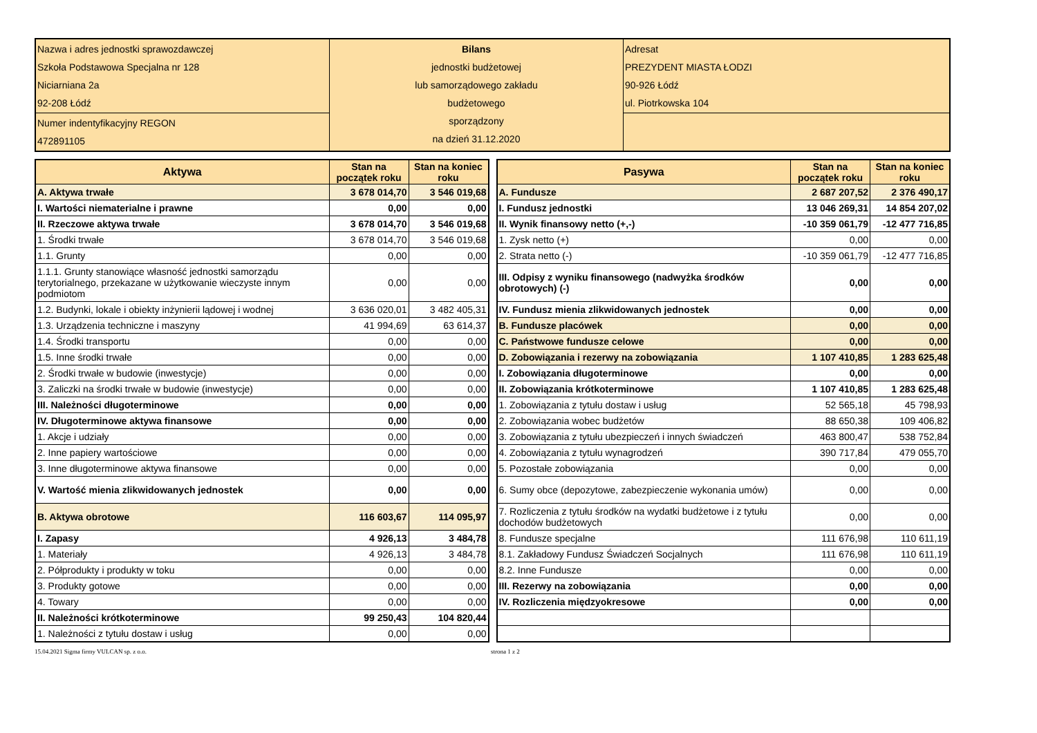| Nazwa i adres jednostki sprawozdawczej Szkoła Podstawowa Specjalna nr 128 Niciarniana 2a 92-208 Łódź | Bilans jednostki budżetowej lub samorządowego zakładu budżetowego sporządzony na dzień 31.12.2020 | Adresat PREZYDENT MIASTA ŁODZI 90-926 Łódź ul. Piotrkowska 104 |
| Numer indentyfikacyjny REGON 472891105 | | |
| Aktywa | Stan na początek roku | Stan na koniec roku |
| --- | --- | --- |
| A. Aktywa trwałe | 3 678 014,70 | 3 546 019,68 |
| I. Wartości niematerialne i prawne | 0,00 | 0,00 |
| II. Rzeczowe aktywa trwałe | 3 678 014,70 | 3 546 019,68 |
| 1. Środki trwałe | 3 678 014,70 | 3 546 019,68 |
| 1.1. Grunty | 0,00 | 0,00 |
| 1.1.1. Grunty stanowiące własność jednostki samorządu terytorialnego, przekazane w użytkowanie wieczyste innym podmiotom | 0,00 | 0,00 |
| 1.2. Budynki, lokale i obiekty inżynierii lądowej i wodnej | 3 636 020,01 | 3 482 405,31 |
| 1.3. Urządzenia techniczne i maszyny | 41 994,69 | 63 614,37 |
| 1.4. Środki transportu | 0,00 | 0,00 |
| 1.5. Inne środki trwałe | 0,00 | 0,00 |
| 2. Środki trwałe w budowie (inwestycje) | 0,00 | 0,00 |
| 3. Zaliczki na środki trwałe w budowie (inwestycje) | 0,00 | 0,00 |
| III. Należności długoterminowe | 0,00 | 0,00 |
| IV. Długoterminowe aktywa finansowe | 0,00 | 0,00 |
| 1. Akcje i udziały | 0,00 | 0,00 |
| 2. Inne papiery wartościowe | 0,00 | 0,00 |
| 3. Inne długoterminowe aktywa finansowe | 0,00 | 0,00 |
| V. Wartość mienia zlikwidowanych jednostek | 0,00 | 0,00 |
| B. Aktywa obrotowe | 116 603,67 | 114 095,97 |
| I. Zapasy | 4 926,13 | 3 484,78 |
| 1. Materiały | 4 926,13 | 3 484,78 |
| 2. Półprodukty i produkty w toku | 0,00 | 0,00 |
| 3. Produkty gotowe | 0,00 | 0,00 |
| 4. Towary | 0,00 | 0,00 |
| II. Należności krótkoterminowe | 99 250,43 | 104 820,44 |
| 1. Należności z tytułu dostaw i usług | 0,00 | 0,00 |
| Pasywa | Stan na początek roku | Stan na koniec roku |
| --- | --- | --- |
| A. Fundusze | 2 687 207,52 | 2 376 490,17 |
| I. Fundusz jednostki | 13 046 269,31 | 14 854 207,02 |
| II. Wynik finansowy netto (+,-) | -10 359 061,79 | -12 477 716,85 |
| 1. Zysk netto (+) | 0,00 | 0,00 |
| 2. Strata netto (-) | -10 359 061,79 | -12 477 716,85 |
| III. Odpisy z wyniku finansowego (nadwyżka środków obrotowych) (-) | 0,00 | 0,00 |
| IV. Fundusz mienia zlikwidowanych jednostek | 0,00 | 0,00 |
| B. Fundusze placówek | 0,00 | 0,00 |
| C. Państwowe fundusze celowe | 0,00 | 0,00 |
| D. Zobowiązania i rezerwy na zobowiązania | 1 107 410,85 | 1 283 625,48 |
| I. Zobowiązania długoterminowe | 0,00 | 0,00 |
| II. Zobowiązania krótkoterminowe | 1 107 410,85 | 1 283 625,48 |
| 1. Zobowiązania z tytułu dostaw i usług | 52 565,18 | 45 798,93 |
| 2. Zobowiązania wobec budżetów | 88 650,38 | 109 406,82 |
| 3. Zobowiązania z tytułu ubezpieczeń i innych świadczeń | 463 800,47 | 538 752,84 |
| 4. Zobowiązania z tytułu wynagrodzeń | 390 717,84 | 479 055,70 |
| 5. Pozostałe zobowiązania | 0,00 | 0,00 |
| 6. Sumy obce (depozytowe, zabezpieczenie wykonania umów) | 0,00 | 0,00 |
| 7. Rozliczenia z tytułu środków na wydatki budżetowe i z tytułu dochodów budżetowych | 0,00 | 0,00 |
| 8. Fundusze specjalne | 111 676,98 | 110 611,19 |
| 8.1. Zakładowy Fundusz Świadczeń Socjalnych | 111 676,98 | 110 611,19 |
| 8.2. Inne Fundusze | 0,00 | 0,00 |
| III. Rezerwy na zobowiązania | 0,00 | 0,00 |
| IV. Rozliczenia międzyokresowe | 0,00 | 0,00 |
15.04.2021 Sigma firmy VULCAN sp. z o.o. strona 1 z 2